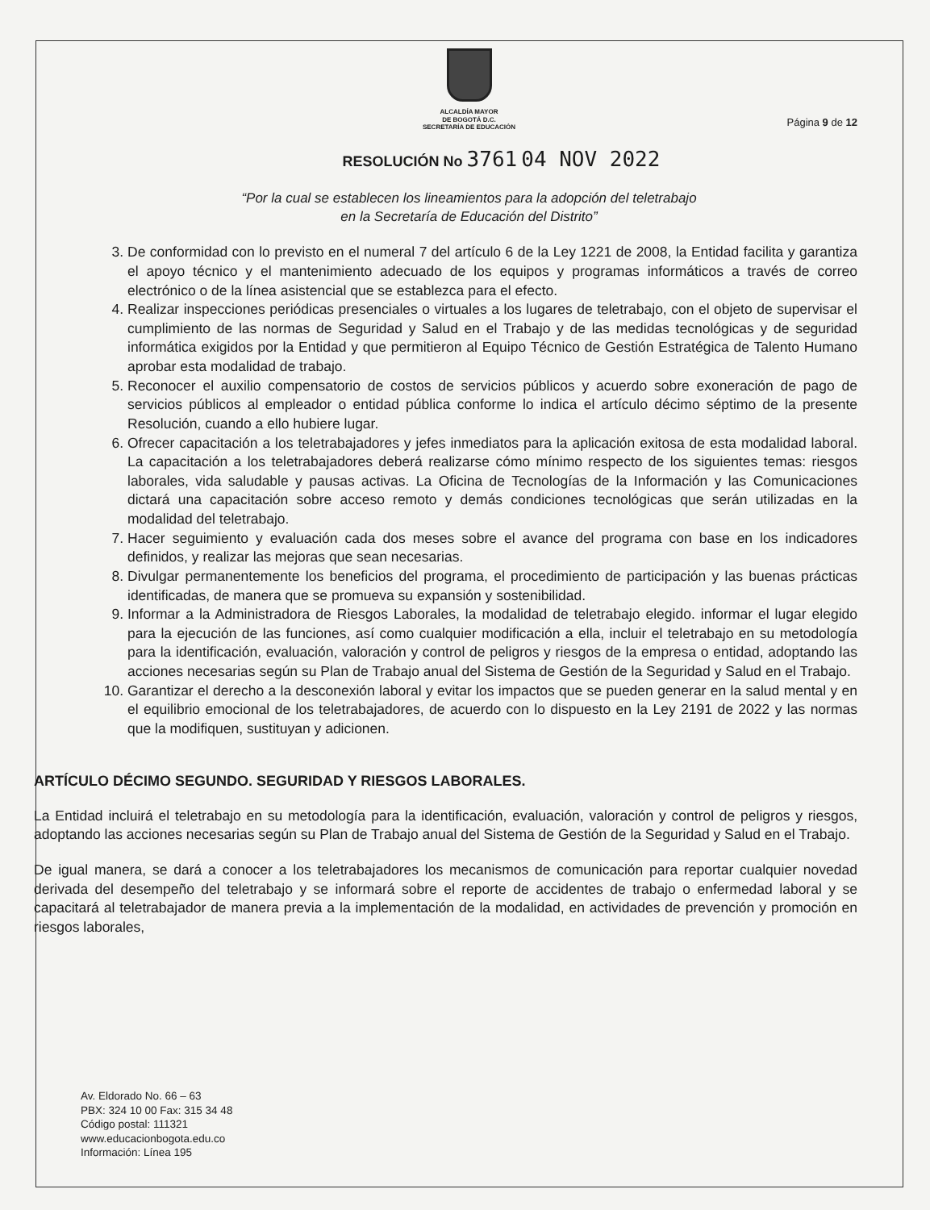ALCALDÍA MAYOR
DE BOGOTÁ D.C.
SECRETARÍA DE EDUCACIÓN
Página 9 de 12
RESOLUCIÓN No 3761 04 NOV 2022
“Por la cual se establecen los lineamientos para la adopción del teletrabajo
en la Secretaría de Educación del Distrito”
3. De conformidad con lo previsto en el numeral 7 del artículo 6 de la Ley 1221 de 2008, la Entidad facilita y garantiza el apoyo técnico y el mantenimiento adecuado de los equipos y programas informáticos a través de correo electrónico o de la línea asistencial que se establezca para el efecto.
4. Realizar inspecciones periódicas presenciales o virtuales a los lugares de teletrabajo, con el objeto de supervisar el cumplimiento de las normas de Seguridad y Salud en el Trabajo y de las medidas tecnológicas y de seguridad informática exigidos por la Entidad y que permitieron al Equipo Técnico de Gestión Estratégica de Talento Humano aprobar esta modalidad de trabajo.
5. Reconocer el auxilio compensatorio de costos de servicios públicos y acuerdo sobre exoneración de pago de servicios públicos al empleador o entidad pública conforme lo indica el artículo décimo séptimo de la presente Resolución, cuando a ello hubiere lugar.
6. Ofrecer capacitación a los teletrabajadores y jefes inmediatos para la aplicación exitosa de esta modalidad laboral. La capacitación a los teletrabajadores deberá realizarse cómo mínimo respecto de los siguientes temas: riesgos laborales, vida saludable y pausas activas. La Oficina de Tecnologías de la Información y las Comunicaciones dictará una capacitación sobre acceso remoto y demás condiciones tecnológicas que serán utilizadas en la modalidad del teletrabajo.
7. Hacer seguimiento y evaluación cada dos meses sobre el avance del programa con base en los indicadores definidos, y realizar las mejoras que sean necesarias.
8. Divulgar permanentemente los beneficios del programa, el procedimiento de participación y las buenas prácticas identificadas, de manera que se promueva su expansión y sostenibilidad.
9. Informar a la Administradora de Riesgos Laborales, la modalidad de teletrabajo elegido. informar el lugar elegido para la ejecución de las funciones, así como cualquier modificación a ella, incluir el teletrabajo en su metodología para la identificación, evaluación, valoración y control de peligros y riesgos de la empresa o entidad, adoptando las acciones necesarias según su Plan de Trabajo anual del Sistema de Gestión de la Seguridad y Salud en el Trabajo.
10. Garantizar el derecho a la desconexión laboral y evitar los impactos que se pueden generar en la salud mental y en el equilibrio emocional de los teletrabajadores, de acuerdo con lo dispuesto en la Ley 2191 de 2022 y las normas que la modifiquen, sustituyan y adicionen.
ARTÍCULO DÉCIMO SEGUNDO. SEGURIDAD Y RIESGOS LABORALES.
La Entidad incluirá el teletrabajo en su metodología para la identificación, evaluación, valoración y control de peligros y riesgos, adoptando las acciones necesarias según su Plan de Trabajo anual del Sistema de Gestión de la Seguridad y Salud en el Trabajo.
De igual manera, se dará a conocer a los teletrabajadores los mecanismos de comunicación para reportar cualquier novedad derivada del desempeño del teletrabajo y se informará sobre el reporte de accidentes de trabajo o enfermedad laboral y se capacitará al teletrabajador de manera previa a la implementación de la modalidad, en actividades de prevención y promoción en riesgos laborales,
Av. Eldorado No. 66 – 63
PBX: 324 10 00 Fax: 315 34 48
Código postal: 111321
www.educacionbogota.edu.co
Información: Línea 195